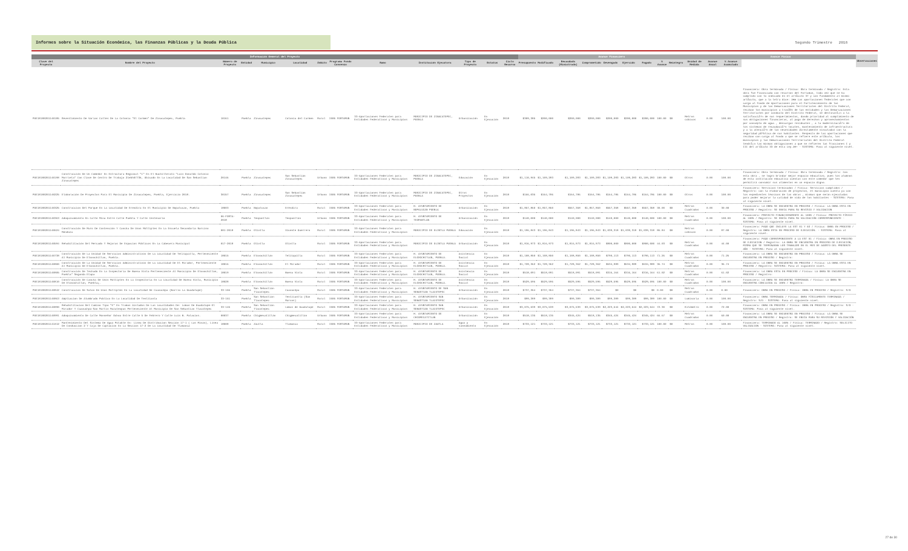Informes sobre la Situación Económica, las Finanzas Públicas y la Deuda Pública
Segundo Trimestre 2018
| Información General del Proyecto | | | | | | | | | | | | | Avance Financiero | | | | | | | | | | Avance Físico | | | Observaciones |
| --- | --- | --- | --- | --- | --- | --- | --- | --- | --- | --- | --- | --- | --- | --- | --- | --- | --- | --- | --- | --- | --- | --- | --- | --- | --- | --- |
| Clave del Proyecto | Nombre del Proyecto | Número de Proyecto | Entidad | Municipio | Localidad | Ámbito | Programa Fondo Convenio | Ramo | Institución Ejecutora | Tipo de Proyecto | Estatus | Ciclo Recurso | Presupuesto | Modificado | Recaudado (Ministrado) | Comprometido | Devengado | Ejercido | Pagado | % Avance | Reintegro | Unidad de Medida | Avance Anual | % Avance Acumulado | | |
| PUE18180201140185 | Revestimiento De Varias Calles De La Colonia "El Carmen" De Zinacatepec, Puebla | 10161 | Puebla | Zinacatepec | Colonia del Carmen | Rural | I005 FORTAMUN | 33-Aportaciones Federales para Entidades Federativas y Municipios | MUNICIPIO DE ZINACATEPEC, PUEBLA | Urbanización | En Ejecución | 2018 | $309,385 | $200,000 | $200,000 | $200,000 | $200,000 | $200,000 | $200,000 | 100.00 | $0 | Metros cúbicos | 0.00 | 100.00 | Financiera: Obra terminada / Física: Obra terminada / Registro: Esta obra fue financiada con recursos del Fortamun, toda vez que se ha cumplido con lo indicado en el artÃ­culo 37 y con fundamento al mismo artÃ­culo, que a la letra dice: â€œ Las aportaciones federales que con cargo al Fondo de Aportaciones para el Fortalecimiento de los Municipios y de las Demarcaciones Territoriales del Distrito Federal, reciban los municipios a travÃ©s de las entidades y las Demarcaciones Territoriales por conducto del Distrito Federal, se destinarÃ¡n a la satisfacciÃ³n de sus requerimientos, dando prioridad al cumplimiento de sus obligaciones financieras, al pago de derechos y aprovechamientos por concepto de agua , descargas residuales , a la modernizaciÃ³n de los sistemas de recaudaciÃ³n locales, mantenimiento de infraestructura y a la atenciÃ³n de las necesidades directamente vinculadas con la seguridad pÃºblica de sus habitantes. Respecto de las aportaciones que reciban con cargo al Fondo a que se refiere este artÃ­culo, los municipios y las Demarcaciones Territoriales del Distrito Federal tendrÃ¡n las mismas obligaciones a que se refieren las fracciones I y III del artÃ­culo 33 de esta Ley.â€• - SISTEMA: Pasa al siguiente nivel. | |
| PUE18180201140198 | Construcción De Un Comedor En Estructura Regional "C" En El Bachillerato "Luis Donaldo Colosio Murrieta" Con Clave De Centro De Trabajo 21ebh0773k, Ubicado En La Localidad De San Sebastian Zinacatepec | 20146 | Puebla | Zinacatepec | San Sebastián Zinacatepec | Urbano | I005 FORTAMUN | 33-Aportaciones Federales para Entidades Federativas y Municipios | MUNICIPIO DE ZINACATEPEC, PUEBLA | Educación | En Ejecución | 2018 | $1,110,945 | $1,109,283 | $1,109,283 | $1,109,283 | $1,109,283 | $1,109,283 | $1,109,283 | 100.00 | $0 | Otros | 0.00 | 100.00 | Financiera: Obra terminada / Física: Obra terminada / Registro: Con esta obra , se logro brindar mejor espacio educativo, pues los alumnos de esta institución educativa cuentan con este comedor que les permitirá consumir sus alimentos en un espacio digno. | |
| PUE18180201140225 | Elaboración De Proyectos Para El Municipio De Zinacatepec, Puebla, Ejercicio 2018. | 30157 | Puebla | Zinacatepec | San Sebastián Zinacatepec | Urbano | I005 FORTAMUN | 33-Aportaciones Federales para Entidades Federativas y Municipios | MUNICIPIO DE ZINACATEPEC, PUEBLA | Otros Proyectos | En Ejecución | 2018 | $166,035 | $164,786 | $164,786 | $164,786 | $164,786 | $164,786 | $164,786 | 100.00 | $0 | Otros | 0.00 | 100.00 | Financiera: Servicios terminados / Física: Servicios cumplidos / Registro: con la elaboración de proyectos, el municipio cuenta ya con los expedientes técnicos de las obras , mismas que serán ejecutadas para poder mejorar la calidad de vida de los habitantes - SISTEMA: Pasa al siguiente nivel. | |
| PUE18180201140325 | Construccion Del Parque En La Localidad De Erendira En El Municipio De Nopalucan, Puebla | 18003 | Puebla | Nopalucan | Eréndira | Rural | I005 FORTAMUN | 33-Aportaciones Federales para Entidades Federativas y Municipios | H. AYUNTAMIENTO DE NOPALUCAN PUEBLA | Urbanización | En Ejecución | 2018 | $1,857,860 | $1,857,860 | $557,358 | $1,857,860 | $557,358 | $557,358 | $557,358 | 30.00 | $0 | Metros Cuadrados | 0.00 | 30.00 | Financiera: LA OBRA SE ENCUENTRA EN PROCESO / Física: LA OBRA ESTA EN PROCESO / Registro: SE ENVIA PARA SU REVISIO Y VALIDACION | |
| PUE18180201140363 | Adoquinamiento En Calle Mina Entre Calle Puebla Y Calle Centenario | 06-FORTA-2018 | Puebla | Teopantlán | Teopantlán | Urbano | I005 FORTAMUN | 33-Aportaciones Federales para Entidades Federativas y Municipios | H. AYUNTAMIENTO DE TEOPANTLAN | Urbanización | En Ejecución | 2018 | $140,000 | $140,000 | $140,000 | $140,000 | $140,000 | $140,000 | $140,000 | 100.00 | $0 | Metros Cuadrados | 0.00 | 100.00 | Financiera: PROYECTO FINANCIERAMENTE AL 100% / Física: PROYECTO FÍSICO AL 100% / Registro: SE ENVÍA PARA SU VALIDACIÓN CORRESPONDIENTE - SISTEMA: Pasa al siguiente nivel. | |
| PUE18180201140524 | Construcción De Muro De Contención Y Cancha De Usos Múltiples En La Escuela Secundaria Narciso Mendoza | 001-2018 | Puebla | Olintla | Vicente Guerrero | Rural | I005 FORTAMUN | 33-Aportaciones Federales para Entidades Federativas y Municipios | MUNICIPIO DE OLINTLA PUEBLA | Educación | En Ejecución | 2018 | $1,196,843 | $1,196,843 | $1,196,843 | $1,196,843 | $1,039,318 | $1,039,318 | $1,039,318 | 86.84 | $0 | Metros cúbicos | 0.00 | 87.00 | Financiera: PAGO QUE INCLUYE LA EST 01 Y 02 / Física: OBRA EN PROCESO / Registro: LA OBRA ESTA EN PROCESO DE EJECUCIÓN. - SISTEMA: Pasa al siguiente nivel. | |
| PUE18180201140594 | Rehabilitación Del Mercado Y Mejoras De Espacios Públicos En La Cabecera Municipal | 017-2018 | Puebla | Olintla | Olintla | Rural | I005 FORTAMUN | 33-Aportaciones Federales para Entidades Federativas y Municipios | MUNICIPIO DE OLINTLA PUEBLA | Urbanización | En Ejecución | 2018 | $1,816,973 | $1,816,973 | $1,816,973 | $1,816,973 | $800,000 | $800,000 | $800,000 | 44.03 | $0 | Metros Cuadrados | 0.00 | 44.00 | Financiera: PAGO CORRESPONDIENTE A LA EST 01 / Física: OBRA EN PROCESO DE EJECUCION / Registro: LA OBRA SE ENCUENTRA EN PROCESO DE EJECUCIÓN, MISMA QUE SE TERMINARAN LOS TRABAJOS EN EL MES DE AGOSTO DEL PRESENTE AÑO - SISTEMA: Pasa al siguiente nivel. | |
| PUE18180201140738 | Construcción De La Unidad De Servicios Administrativos De La Localidad De Tetziquitla, Perteneciente Al Municipio De Eloxochitlan, Puebla. | 18015 | Puebla | Eloxochitlán | Tetziquitla | Rural | I005 FORTAMUN | 33-Aportaciones Federales para Entidades Federativas y Municipios | H. AYUNTAMIENTO DE ELOXOCHITLAN, PUEBLA. | Asistencia Social | En Ejecución | 2018 | $1,108,850 | $1,108,850 | $1,108,850 | $1,108,850 | $790,113 | $790,113 | $790,113 | 71.26 | $0 | Metros Cuadrados | 0.00 | 71.26 | Financiera: LA OBRA SE ENCUENTRA EN PROCESO / Física: LA OBRA SE ENCUENTRA EN PROCESO / Registro: | |
| PUE18180201140800 | Construcción De La Unidad De Servicios Administrativos De La Localidad De El Mirador, Perteneciente Al Municipio De Eloxochitlan, Puebla. | 18016 | Puebla | Eloxochitlán | El Mirador | Rural | I005 FORTAMUN | 33-Aportaciones Federales para Entidades Federativas y Municipios | H. AYUNTAMIENTO DE ELOXOCHITLAN, PUEBLA. | Asistencia Social | En Ejecución | 2018 | $1,728,362 | $1,728,362 | $1,728,362 | $1,728,362 | $634,989 | $634,989 | $634,989 | 36.74 | $0 | Metros Cuadrados | 0.00 | 36.74 | Financiera: LA OBRA SE ENCUENTRA EN PROCESO / Física: LA OBRA ESTA EN PROCESO / Registro: SISTEMA: Pasa al siguiente nivel. | |
| PUE18180201140805 | Construcción De Techado En La Inspectoria De Buena Vista Perteneciente Al Municipio De Eloxochitlan, Puebla" Segunda Etapa | 18019 | Puebla | Eloxochitlán | Buena Vista | Rural | I005 FORTAMUN | 33-Aportaciones Federales para Entidades Federativas y Municipios | H. AYUNTAMIENTO DE ELOXOCHITLAN, PUEBLA. | Asistencia Social | En Ejecución | 2018 | $518,091 | $518,091 | $518,091 | $518,091 | $316,164 | $316,164 | $316,164 | 61.02 | $0 | Metros Cuadrados | 0.00 | 61.02 | Financiera: LA OBRA ESTA EN PROCESO / Física: LA OBRA SE ENCUENTRA EN PROCESO / Registro: | |
| PUE18180201140810 | Construcción De Cancha De Usos Múltiples En La Inspectoria En La Localidad De Buena Vista, Municipio De Eloxochitlan, Puebla¿. | 18028 | Puebla | Eloxochitlán | Buena Vista | Rural | I005 FORTAMUN | 33-Aportaciones Federales para Entidades Federativas y Municipios | H. AYUNTAMIENTO DE ELOXOCHITLAN, PUEBLA. | Asistencia Social | En Ejecución | 2018 | $529,596 | $529,596 | $529,596 | $529,596 | $529,596 | $529,596 | $529,596 | 100.00 | $0 | Metros Cuadrados | 0.00 | 100.00 | Financiera: LA OBRA SE ENCUENTRA TERMINADA / Física: LA OBRA SE ENCUENTRA CONCLUIDA AL 100% / Registro: | |
| PUE18180201140842 | Construccion De Salon De Usos Multiples En La Localidad De Cuaxuchpa (Barrio La Guadalupe) | 33-156 | Puebla | San Sebastián Tlacotepec | Cuaxuchpa | Rural | I005 FORTAMUN | 33-Aportaciones Federales para Entidades Federativas y Municipios | H. AYUNTAMIENTO DE SAN SEBASTIAN TLACOTEPEC | Urbanización | En Ejecución | 2018 | $737,354 | $737,354 | $737,354 | $737,354 | $0 | $0 | $0 | 0.00 | $0 | Metros Cuadrados | 0.00 | 0.00 | Financiera: OBRA EN PROCESO / Física: OBRA EN PROCESO / Registro: S/O | |
| PUE18180201140863 | Ampliacion De Alumbrado Publico En La Localidad De Tentzianta | 33-151 | Puebla | San Sebastián Tlacotepec | Tentziantla (San Marcos) | Rural | I005 FORTAMUN | 33-Aportaciones Federales para Entidades Federativas y Municipios | H. AYUNTAMIENTO SAN SEBASTIAN TLACOTEPEC | Urbanización | En Ejecución | 2018 | $99,389 | $99,389 | $99,389 | $99,389 | $99,389 | $99,389 | $99,389 | 100.00 | $0 | Luminaria | 0.00 | 100.00 | Financiera: OBRA TERMINADA / Física: OBRA FÍSICAMENTE TERMINADA / Registro: S/O - SISTEMA: Pasa al siguiente nivel. | |
| PUE18180201140890 | Rehabilitacion Del Camino Tipo "E" En Tramos Aislados De Las Localidades De: Lomas De Guadalupe-El Mirador Y Cuaxuchpa-San Martin Mazateopan Perteneciente Al Municipio De San Sebastian Tlacotepec | 33-145 | Puebla | San Sebastián Tlacotepec | Lomas de Guadalupe | Rural | I005 FORTAMUN | 33-Aportaciones Federales para Entidades Federativas y Municipios | H. AYUNTAMIENTO SAN SEBASTIAN TLACOTEPEC | Urbanización | En Ejecución | 2018 | $3,075,539 | $3,075,539 | $3,075,539 | $3,075,539 | $2,223,544 | $2,223,544 | $2,223,544 | 72.30 | $0 | Kilómetro | 0.00 | 72.00 | Financiera: OBRA EN PROCESO / Física: OBRA EN PROCESO / Registro: S/O - SISTEMA: Pasa al siguiente nivel. | |
| PUE18180201140991 | Adoquinamiento De Calle Monseñor Ochoa Entre Calle 5 De Febrero Y Calle Luis B. Palacios. | 00037 | Puebla | Chigmecatitlán | Chigmecatitlán | Urbano | I005 FORTAMUN | 33-Aportaciones Federales para Entidades Federativas y Municipios | H. AYUNTAMIENTO DE CHIGMECATITLAN | Urbanización | En Ejecución | 2018 | $518,135 | $518,135 | $345,424 | $518,135 | $345,424 | $345,424 | $345,424 | 66.67 | $0 | Metros Cuadrados | 0.00 | 60.00 | Financiera: LA OBRA SE ENCUENTRA EN PROCESO / Física: LA OBRA SE ENCUENTRA EN PROCESO / Registro: SE ENVÍA PARA SU REVISIÓN Y VALIDACIÓN | |
| PUE18180201141012 | Mantenimiento Del Sistema De Agua Potable En: Linea De Distribucion Seccion 17-1 ( Las Minas), Linea De Conduccion 2 Y Caja De Captacion En La Seccion 17-2 De La Localidad De Tlamanca | 18008 | Puebla | Zautla | Tlamanca | Rural | I005 FORTAMUN | 33-Aportaciones Federales para Entidades Federativas y Municipios | MUNICIPIO DE ZAUTLA | Agua y saneamiento | En Ejecución | 2018 | $733,121 | $733,121 | $733,121 | $733,121 | $733,121 | $733,121 | $733,121 | 100.00 | $0 | Metros | 0.00 | 100.00 | Financiera: TERMINADO AL 100% / Física: TERMINADO / Registro: SOLICITO VALIDACION - SISTEMA: Pasa al siguiente nivel. | |
27 de 30